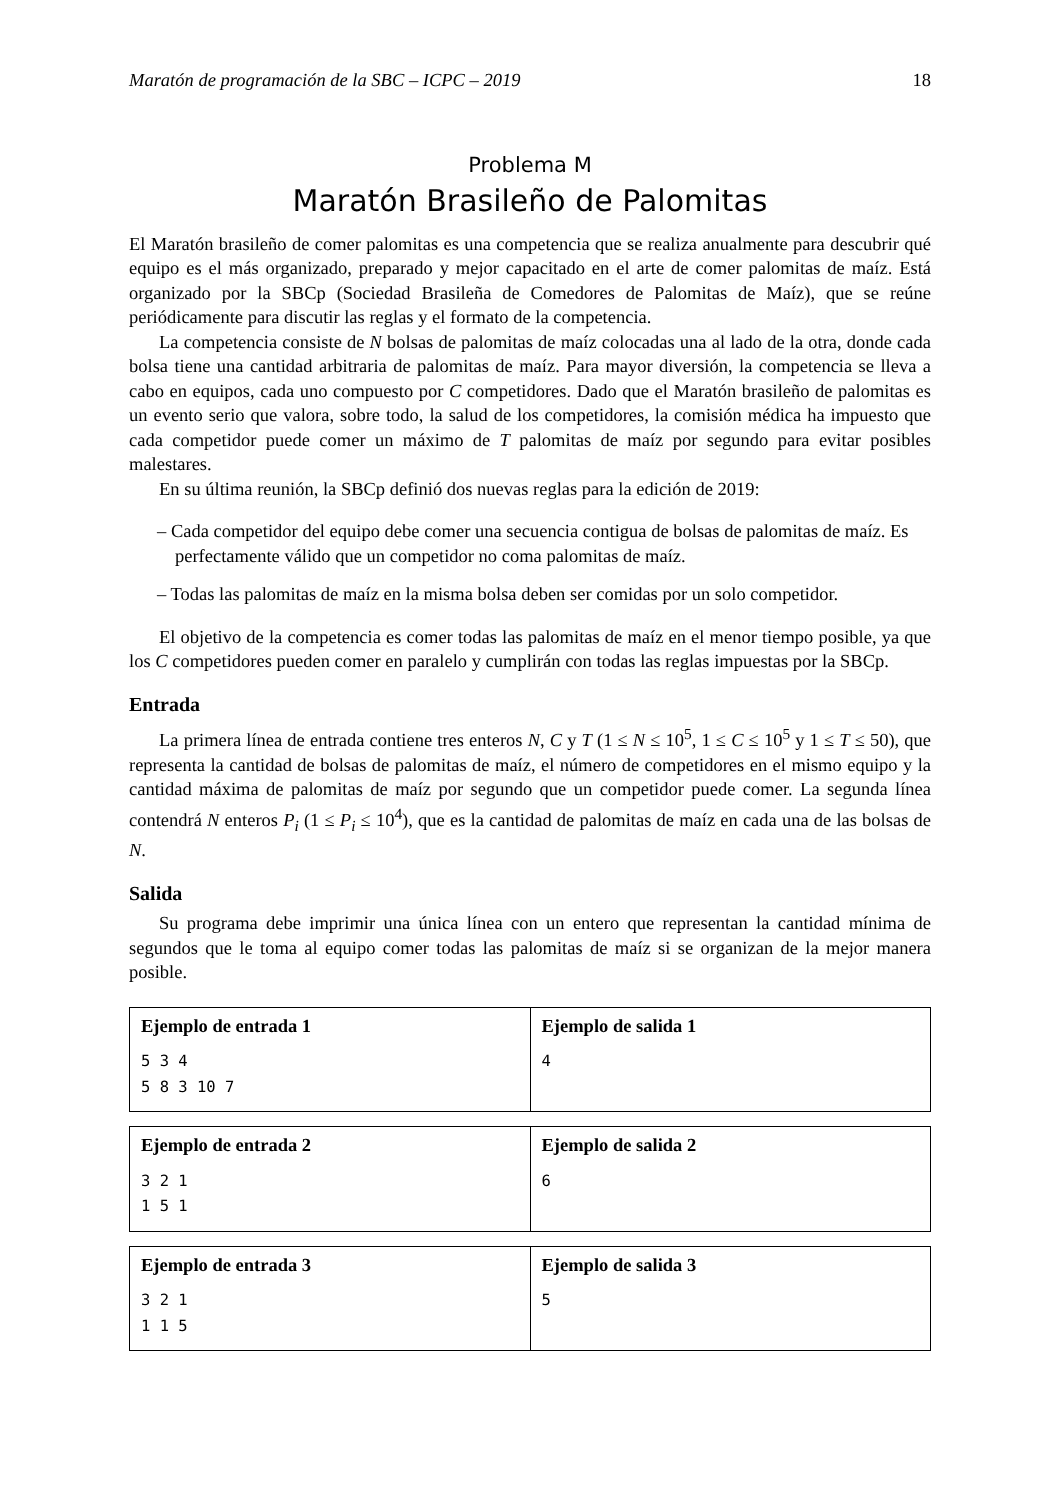Maratón de programación de la SBC – ICPC – 2019 18
Problema M
Maratón Brasileño de Palomitas
El Maratón brasileño de comer palomitas es una competencia que se realiza anualmente para descubrir qué equipo es el más organizado, preparado y mejor capacitado en el arte de comer palomitas de maíz. Está organizado por la SBCp (Sociedad Brasileña de Comedores de Palomitas de Maíz), que se reúne periódicamente para discutir las reglas y el formato de la competencia.
La competencia consiste de N bolsas de palomitas de maíz colocadas una al lado de la otra, donde cada bolsa tiene una cantidad arbitraria de palomitas de maíz. Para mayor diversión, la competencia se lleva a cabo en equipos, cada uno compuesto por C competidores. Dado que el Maratón brasileño de palomitas es un evento serio que valora, sobre todo, la salud de los competidores, la comisión médica ha impuesto que cada competidor puede comer un máximo de T palomitas de maíz por segundo para evitar posibles malestares.
En su última reunión, la SBCp definió dos nuevas reglas para la edición de 2019:
– Cada competidor del equipo debe comer una secuencia contigua de bolsas de palomitas de maíz. Es perfectamente válido que un competidor no coma palomitas de maíz.
– Todas las palomitas de maíz en la misma bolsa deben ser comidas por un solo competidor.
El objetivo de la competencia es comer todas las palomitas de maíz en el menor tiempo posible, ya que los C competidores pueden comer en paralelo y cumplirán con todas las reglas impuestas por la SBCp.
Entrada
La primera línea de entrada contiene tres enteros N, C y T (1 ≤ N ≤ 10<sup>5</sup>, 1 ≤ C ≤ 10<sup>5</sup> y 1 ≤ T ≤ 50), que representa la cantidad de bolsas de palomitas de maíz, el número de competidores en el mismo equipo y la cantidad máxima de palomitas de maíz por segundo que un competidor puede comer. La segunda línea contendrá N enteros P<sub>i</sub> (1 ≤ P<sub>i</sub> ≤ 10<sup>4</sup>), que es la cantidad de palomitas de maíz en cada una de las bolsas de N.
Salida
Su programa debe imprimir una única línea con un entero que representan la cantidad mínima de segundos que le toma al equipo comer todas las palomitas de maíz si se organizan de la mejor manera posible.
| Ejemplo de entrada 1 5 3 4 5 8 3 10 7 | Ejemplo de salida 1 4 |
| Ejemplo de entrada 2 3 2 1 1 5 1 | Ejemplo de salida 2 6 |
| Ejemplo de entrada 3 3 2 1 1 1 5 | Ejemplo de salida 3 5 |